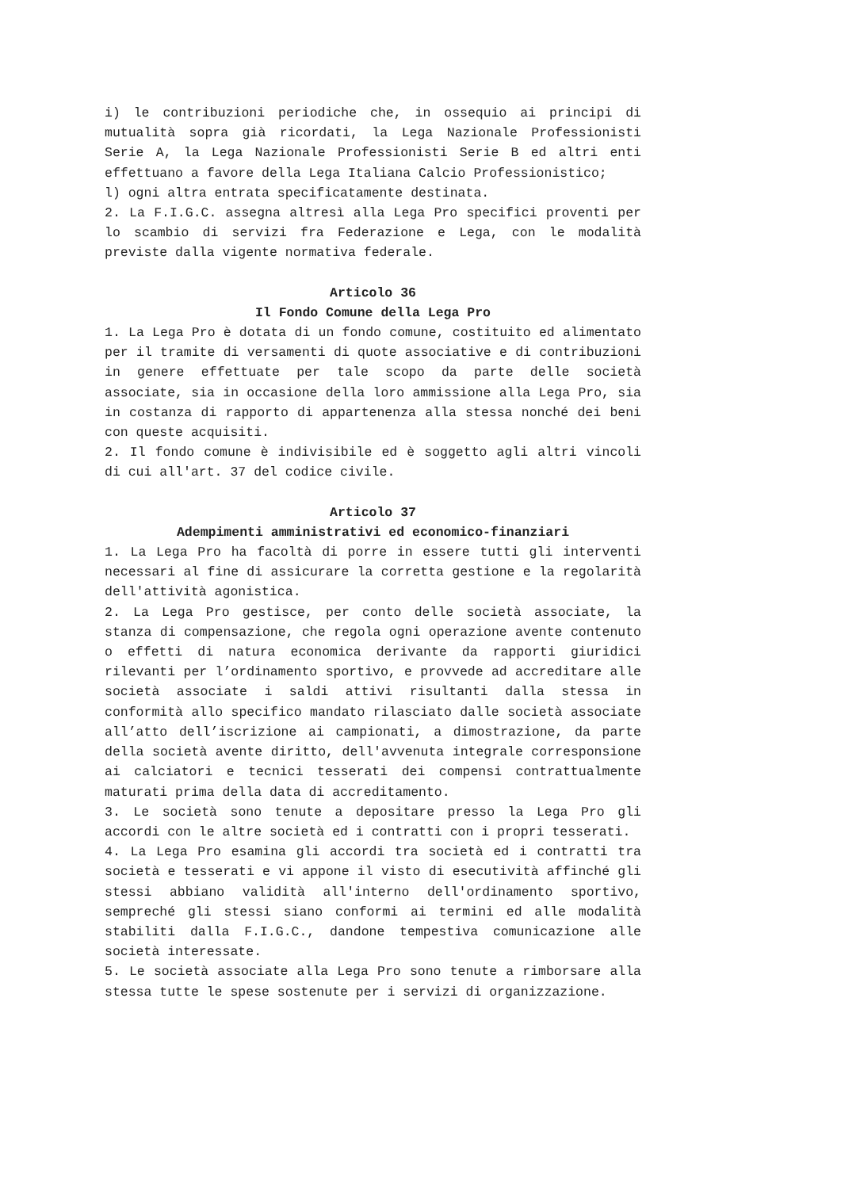i) le contribuzioni periodiche che, in ossequio ai principi di mutualità sopra già ricordati, la Lega Nazionale Professionisti Serie A, la Lega Nazionale Professionisti Serie B ed altri enti effettuano a favore della Lega Italiana Calcio Professionistico;
l) ogni altra entrata specificatamente destinata.
2. La F.I.G.C. assegna altresì alla Lega Pro specifici proventi per lo scambio di servizi fra Federazione e Lega, con le modalità previste dalla vigente normativa federale.
Articolo 36
Il Fondo Comune della Lega Pro
1. La Lega Pro è dotata di un fondo comune, costituito ed alimentato per il tramite di versamenti di quote associative e di contribuzioni in genere effettuate per tale scopo da parte delle società associate, sia in occasione della loro ammissione alla Lega Pro, sia in costanza di rapporto di appartenenza alla stessa nonché dei beni con queste acquisiti.
2. Il fondo comune è indivisibile ed è soggetto agli altri vincoli di cui all'art. 37 del codice civile.
Articolo 37
Adempimenti amministrativi ed economico-finanziari
1. La Lega Pro ha facoltà di porre in essere tutti gli interventi necessari al fine di assicurare la corretta gestione e la regolarità dell'attività agonistica.
2. La Lega Pro gestisce, per conto delle società associate, la stanza di compensazione, che regola ogni operazione avente contenuto o effetti di natura economica derivante da rapporti giuridici rilevanti per l’ordinamento sportivo, e provvede ad accreditare alle società associate i saldi attivi risultanti dalla stessa in conformità allo specifico mandato rilasciato dalle società associate all’atto dell’iscrizione ai campionati, a dimostrazione, da parte della società avente diritto, dell'avvenuta integrale corresponsione ai calciatori e tecnici tesserati dei compensi contrattualmente maturati prima della data di accreditamento.
3. Le società sono tenute a depositare presso la Lega Pro gli accordi con le altre società ed i contratti con i propri tesserati.
4. La Lega Pro esamina gli accordi tra società ed i contratti tra società e tesserati e vi appone il visto di esecutività affinché gli stessi abbiano validità all'interno dell'ordinamento sportivo, sempreché gli stessi siano conformi ai termini ed alle modalità stabiliti dalla F.I.G.C., dandone tempestiva comunicazione alle società interessate.
5. Le società associate alla Lega Pro sono tenute a rimborsare alla stessa tutte le spese sostenute per i servizi di organizzazione.